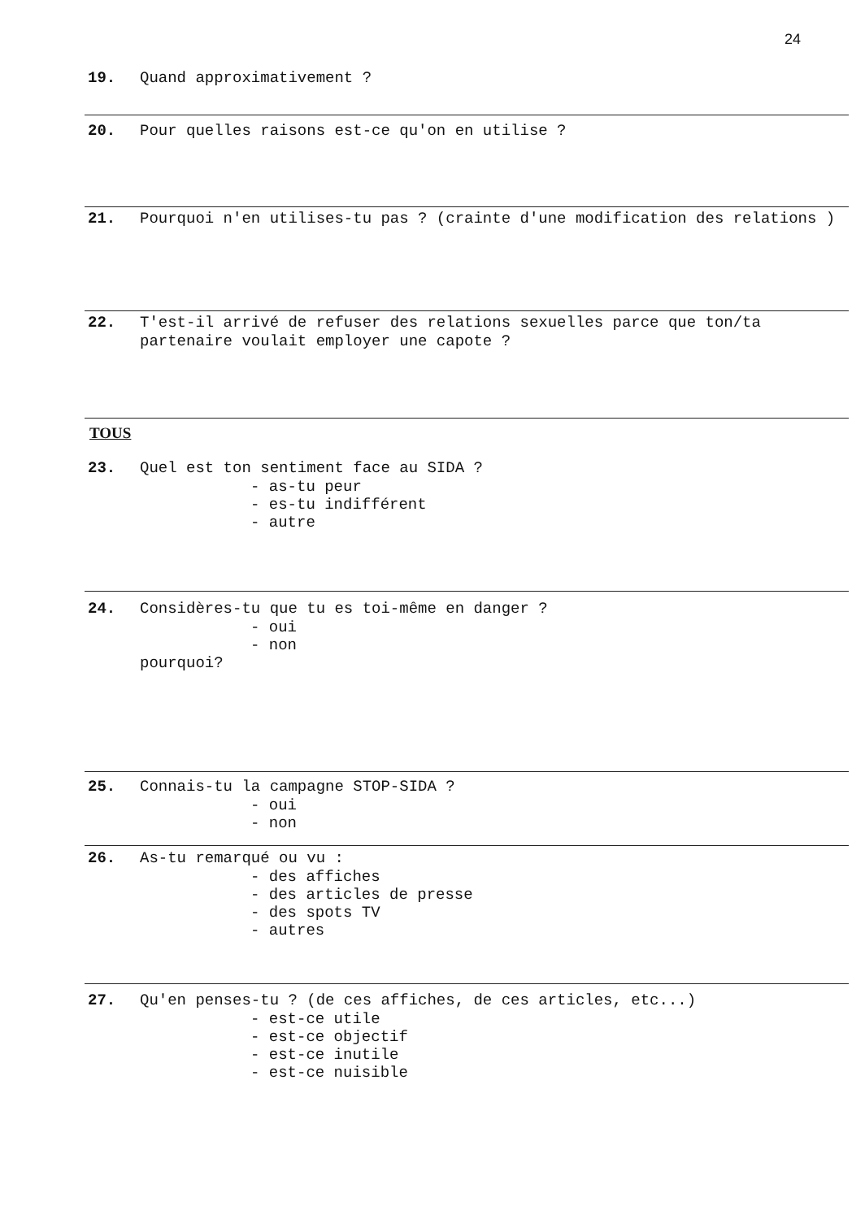24
19. Quand approximativement ?
20. Pour quelles raisons est-ce qu'on en utilise ?
21. Pourquoi n'en utilises-tu pas ? (crainte d'une modification des relations )
22. T'est-il arrivé de refuser des relations sexuelles parce que ton/ta partenaire voulait employer une capote ?
TOUS
23. Quel est ton sentiment face au SIDA ?
- as-tu peur
- es-tu indifférent
- autre
24. Considères-tu que tu es toi-même en danger ?
- oui
- non
pourquoi?
25. Connais-tu la campagne STOP-SIDA ?
- oui
- non
26. As-tu remarqué ou vu :
- des affiches
- des articles de presse
- des spots TV
- autres
27. Qu'en penses-tu ? (de ces affiches, de ces articles, etc...)
- est-ce utile
- est-ce objectif
- est-ce inutile
- est-ce nuisible